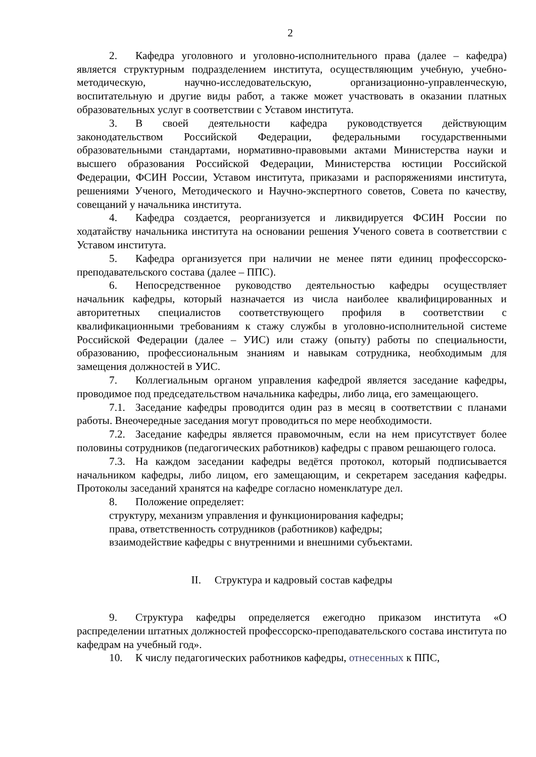2
2. Кафедра уголовного и уголовно-исполнительного права (далее – кафедра) является структурным подразделением института, осуществляющим учебную, учебно-методическую, научно-исследовательскую, организационно-управленческую, воспитательную и другие виды работ, а также может участвовать в оказании платных образовательных услуг в соответствии с Уставом института.
3. В своей деятельности кафедра руководствуется действующим законодательством Российской Федерации, федеральными государственными образовательными стандартами, нормативно-правовыми актами Министерства науки и высшего образования Российской Федерации, Министерства юстиции Российской Федерации, ФСИН России, Уставом института, приказами и распоряжениями института, решениями Ученого, Методического и Научно-экспертного советов, Совета по качеству, совещаний у начальника института.
4. Кафедра создается, реорганизуется и ликвидируется ФСИН России по ходатайству начальника института на основании решения Ученого совета в соответствии с Уставом института.
5. Кафедра организуется при наличии не менее пяти единиц профессорско-преподавательского состава (далее – ППС).
6. Непосредственное руководство деятельностью кафедры осуществляет начальник кафедры, который назначается из числа наиболее квалифицированных и авторитетных специалистов соответствующего профиля в соответствии с квалификационными требованиям к стажу службы в уголовно-исполнительной системе Российской Федерации (далее – УИС) или стажу (опыту) работы по специальности, образованию, профессиональным знаниям и навыкам сотрудника, необходимым для замещения должностей в УИС.
7. Коллегиальным органом управления кафедрой является заседание кафедры, проводимое под председательством начальника кафедры, либо лица, его замещающего.
7.1. Заседание кафедры проводится один раз в месяц в соответствии с планами работы. Внеочередные заседания могут проводиться по мере необходимости.
7.2. Заседание кафедры является правомочным, если на нем присутствует более половины сотрудников (педагогических работников) кафедры с правом решающего голоса.
7.3. На каждом заседании кафедры ведётся протокол, который подписывается начальником кафедры, либо лицом, его замещающим, и секретарем заседания кафедры. Протоколы заседаний хранятся на кафедре согласно номенклатуре дел.
8. Положение определяет:
структуру, механизм управления и функционирования кафедры;
права, ответственность сотрудников (работников) кафедры;
взаимодействие кафедры с внутренними и внешними субъектами.
II. Структура и кадровый состав кафедры
9. Структура кафедры определяется ежегодно приказом института «О распределении штатных должностей профессорско-преподавательского состава института по кафедрам на учебный год».
10. К числу педагогических работников кафедры, отнесенных к ППС,